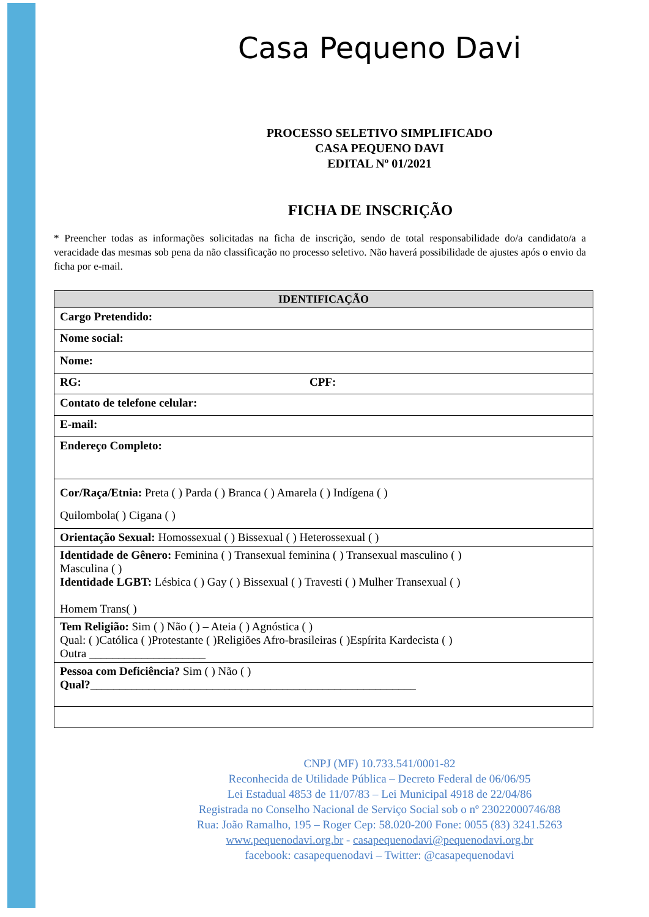Casa Pequeno Davi
PROCESSO SELETIVO SIMPLIFICADO
CASA PEQUENO DAVI
EDITAL Nº 01/2021
FICHA DE INSCRIÇÃO
* Preencher todas as informações solicitadas na ficha de inscrição, sendo de total responsabilidade do/a candidato/a a veracidade das mesmas sob pena da não classificação no processo seletivo. Não haverá possibilidade de ajustes após o envio da ficha por e-mail.
| IDENTIFICAÇÃO | |
| --- | --- |
| Cargo Pretendido: | |
| Nome social: | |
| Nome: | |
| RG: | CPF: |
| Contato de telefone celular: | |
| E-mail: | |
| Endereço Completo: | |
| Cor/Raça/Etnia: Preta ( ) Parda ( ) Branca ( ) Amarela ( ) Indígena ( ) Quilombola( ) Cigana ( ) | |
| Orientação Sexual: Homossexual ( ) Bissexual ( ) Heterossexual ( ) | |
| Identidade de Gênero: Feminina ( ) Transexual feminina ( ) Transexual masculino ( ) Masculina ( ) Identidade LGBT: Lésbica ( ) Gay ( ) Bissexual ( ) Travesti ( ) Mulher Transexual ( ) Homem Trans( ) | |
| Tem Religião: Sim ( ) Não ( ) – Ateia ( ) Agnóstica ( ) Qual: ( )Católica ( )Protestante ( )Religiões Afro-brasileiras ( )Espírita Kardecista ( ) Outra ____________________ | |
| Pessoa com Deficiência? Sim ( ) Não ( ) Qual? ________________________________________________________ | |
CNPJ (MF) 10.733.541/0001-82
Reconhecida de Utilidade Pública – Decreto Federal de 06/06/95
Lei Estadual 4853 de 11/07/83 – Lei Municipal 4918 de 22/04/86
Registrada no Conselho Nacional de Serviço Social sob o nº 23022000746/88
Rua: João Ramalho, 195 – Roger Cep: 58.020-200 Fone: 0055 (83) 3241.5263
www.pequenodavi.org.br - casapequenodavi@pequenodavi.org.br
facebook: casapequenodavi – Twitter: @casapequenodavi